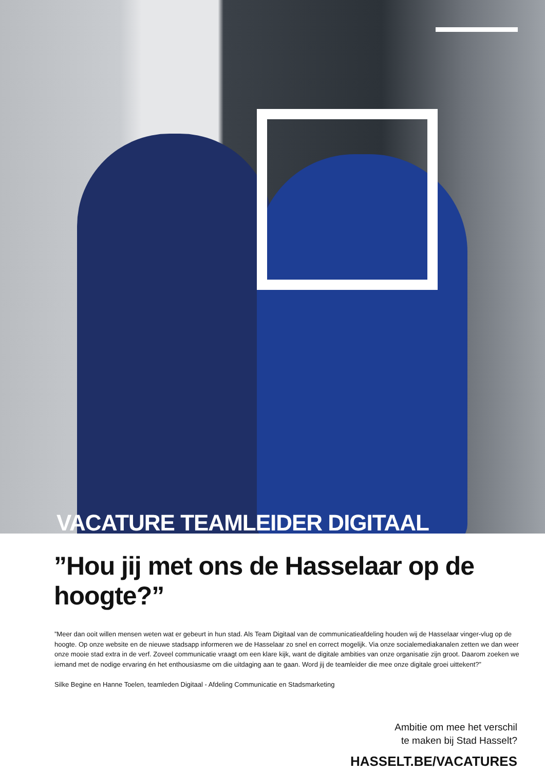VACATURE TEAMLEIDER DIGITAAL
”Hou jij met ons de Hasselaar op de hoogte?”
”Meer dan ooit willen mensen weten wat er gebeurt in hun stad. Als Team Digitaal van de communicatieafdeling houden wij de Hasselaar vinger-vlug op de hoogte. Op onze website en de nieuwe stadsapp informeren we de Hasselaar zo snel en correct mogelijk. Via onze socialemediakanalen zetten we dan weer onze mooie stad extra in de verf. Zoveel communicatie vraagt om een klare kijk, want de digitale ambities van onze organisatie zijn groot. Daarom zoeken we iemand met de nodige ervaring én het enthousiasme om die uitdaging aan te gaan. Word jij de teamleider die mee onze digitale groei uittekent?”
Silke Begine en Hanne Toelen, teamleden Digitaal - Afdeling Communicatie en Stadsmarketing
Ambitie om mee het verschil
te maken bij Stad Hasselt?
HASSELT.BE/VACATURES